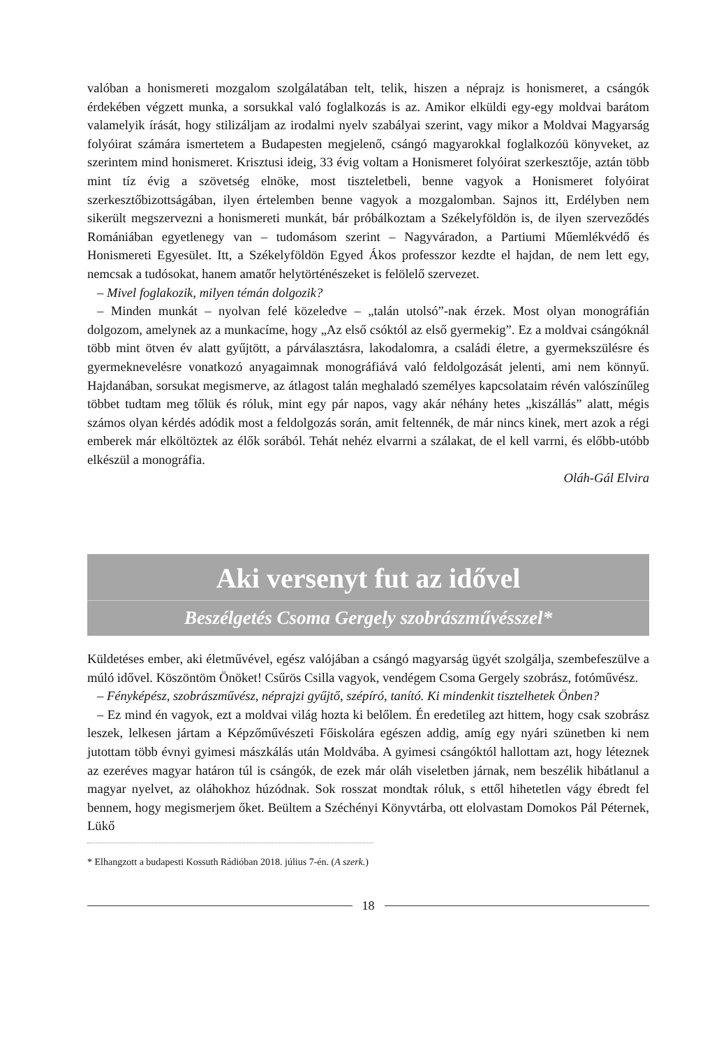valóban a honismereti mozgalom szolgálatában telt, telik, hiszen a néprajz is honismeret, a csángók érdekében végzett munka, a sorsukkal való foglalkozás is az. Amikor elküldi egy-egy moldvai barátom valamelyik írását, hogy stilizáljam az irodalmi nyelv szabályai szerint, vagy mikor a Moldvai Magyarság folyóirat számára ismertetem a Budapesten megjelenő, csángó magyarokkal foglalkozóü könyveket, az szerintem mind honismeret. Krisztusi ideig, 33 évig voltam a Honismeret folyóirat szerkesztője, aztán több mint tíz évig a szövetség elnöke, most tiszteletbeli, benne vagyok a Honismeret folyóirat szerkesztőbizottságában, ilyen értelemben benne vagyok a mozgalomban. Sajnos itt, Erdélyben nem sikerült megszervezni a honismereti munkát, bár próbálkoztam a Székelyföldön is, de ilyen szerveződés Romániában egyetlenegy van – tudomásom szerint – Nagyváradon, a Partiumi Műemlékvédő és Honismereti Egyesület. Itt, a Székelyföldön Egyed Ákos professzor kezdte el hajdan, de nem lett egy, nemcsak a tudósokat, hanem amatőr helytörténészeket is felölelő szervezet.
– Mivel foglakozik, milyen témán dolgozik?
– Minden munkát – nyolvan felé közeledve – „talán utolsó”-nak érzek. Most olyan monográfián dolgozom, amelynek az a munkacíme, hogy „Az első csóktól az első gyermekig”. Ez a moldvai csángóknál több mint ötven év alatt gyűjtött, a párválasztásra, lakodalomra, a családi életre, a gyermekszülésre és gyermeknevelésre vonatkozó anyagaimnak monográfiává való feldolgozását jelenti, ami nem könnyű. Hajdanában, sorsukat megismerve, az átlagost talán meghaladó személyes kapcsolataim révén valószínűleg többet tudtam meg tőlük és róluk, mint egy pár napos, vagy akár néhány hetes „kiszállás” alatt, mégis számos olyan kérdés adódik most a feldolgozás során, amit feltennék, de már nincs kinek, mert azok a régi emberek már elköltöztek az élők sorából. Tehát nehéz elvarrni a szálakat, de el kell varrni, és előbb-utóbb elkészül a monográfia.
Oláh-Gál Elvira
Aki versenyt fut az idővel
Beszélgetés Csoma Gergely szobrászművésszel*
Küldetéses ember, aki életművével, egész valójában a csángó magyarság ügyét szolgálja, szembefeszülve a múló idővel. Köszöntöm Önöket! Csűrös Csilla vagyok, vendégem Csoma Gergely szobrász, fotóművész.
– Fényképész, szobrászművész, néprajzi gyűjtő, szépíró, tanító. Ki mindenkit tisztelhetek Önben?
– Ez mind én vagyok, ezt a moldvai világ hozta ki belőlem. Én eredetileg azt hittem, hogy csak szobrász leszek, lelkesen jártam a Képzőművészeti Főiskolára egészen addig, amíg egy nyári szünetben ki nem jutottam több évnyi gyimesi mászkálás után Moldvába. A gyimesi csángóktól hallottam azt, hogy léteznek az ezeréves magyar határon túl is csángók, de ezek már oláh viseletben járnak, nem beszélik hibátlanul a magyar nyelvet, az oláhokhoz húzódnak. Sok rosszat mondtak róluk, s ettől hihetetlen vágy ébredt fel bennem, hogy megismerjem őket. Beültem a Széchényi Könyvtárba, ott elolvastam Domokos Pál Péternek, Lükő
* Elhangzott a budapesti Kossuth Rádióban 2018. július 7-én. (A szerk.)
18